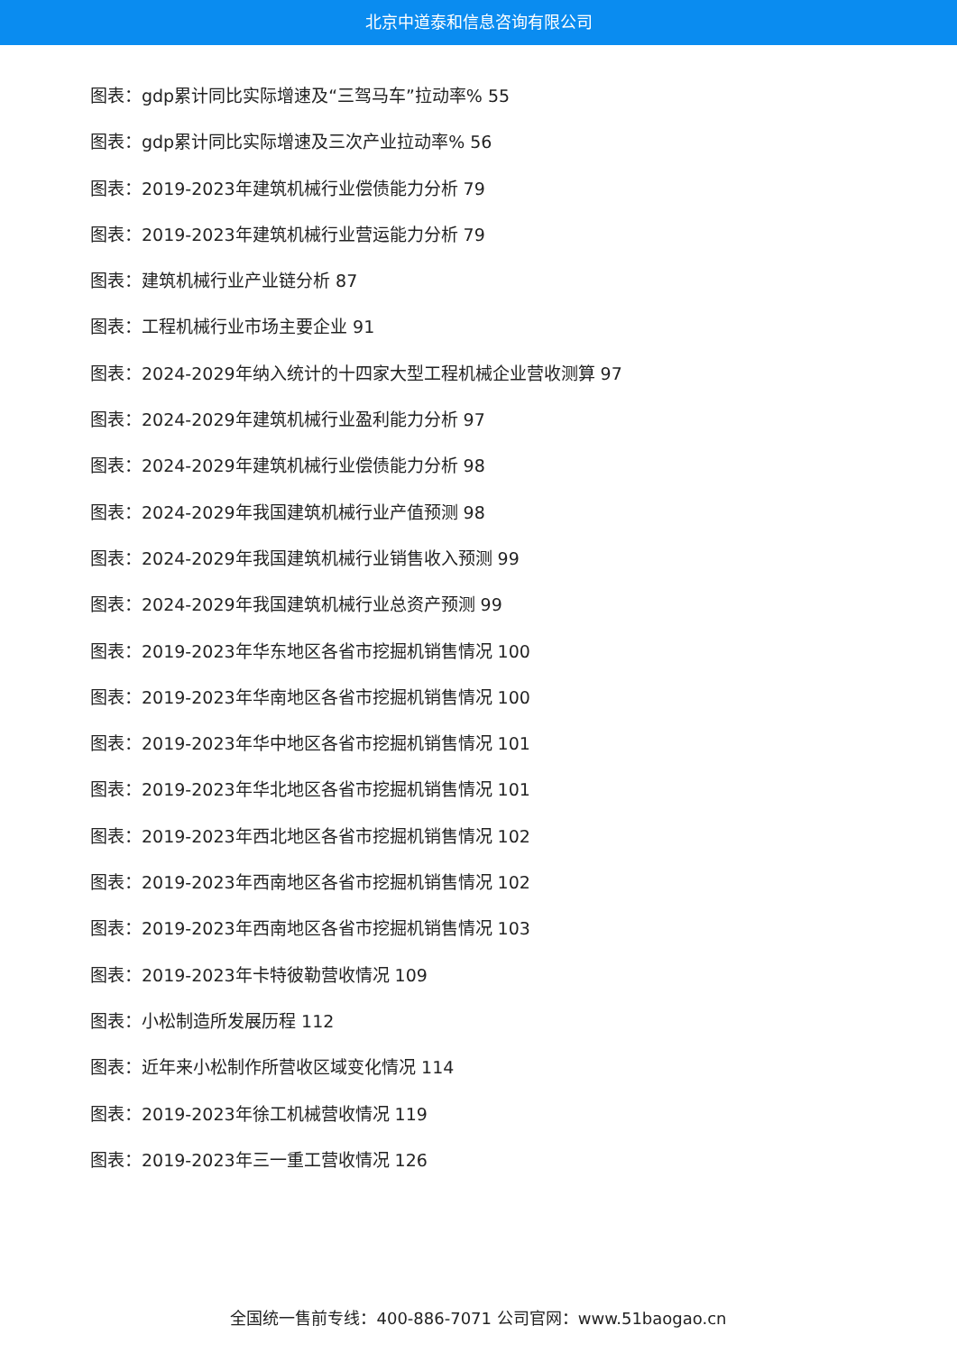北京中道泰和信息咨询有限公司
图表：gdp累计同比实际增速及“三驾马车”拉动率% 55
图表：gdp累计同比实际增速及三次产业拉动率% 56
图表：2019-2023年建筑机械行业偿债能力分析 79
图表：2019-2023年建筑机械行业营运能力分析 79
图表：建筑机械行业产业链分析 87
图表：工程机械行业市场主要企业 91
图表：2024-2029年纳入统计的十四家大型工程机械企业营收测算 97
图表：2024-2029年建筑机械行业盈利能力分析 97
图表：2024-2029年建筑机械行业偿债能力分析 98
图表：2024-2029年我国建筑机械行业产值预测 98
图表：2024-2029年我国建筑机械行业销售收入预测 99
图表：2024-2029年我国建筑机械行业总资产预测 99
图表：2019-2023年华东地区各省市挖掘机销售情况 100
图表：2019-2023年华南地区各省市挖掘机销售情况 100
图表：2019-2023年华中地区各省市挖掘机销售情况 101
图表：2019-2023年华北地区各省市挖掘机销售情况 101
图表：2019-2023年西北地区各省市挖掘机销售情况 102
图表：2019-2023年西南地区各省市挖掘机销售情况 102
图表：2019-2023年西南地区各省市挖掘机销售情况 103
图表：2019-2023年卡特彼勒营收情况 109
图表：小松制造所发展历程 112
图表：近年来小松制作所营收区域变化情况 114
图表：2019-2023年徐工机械营收情况 119
图表：2019-2023年三一重工营收情况 126
全国统一售前专线：400-886-7071 公司官网：www.51baogao.cn